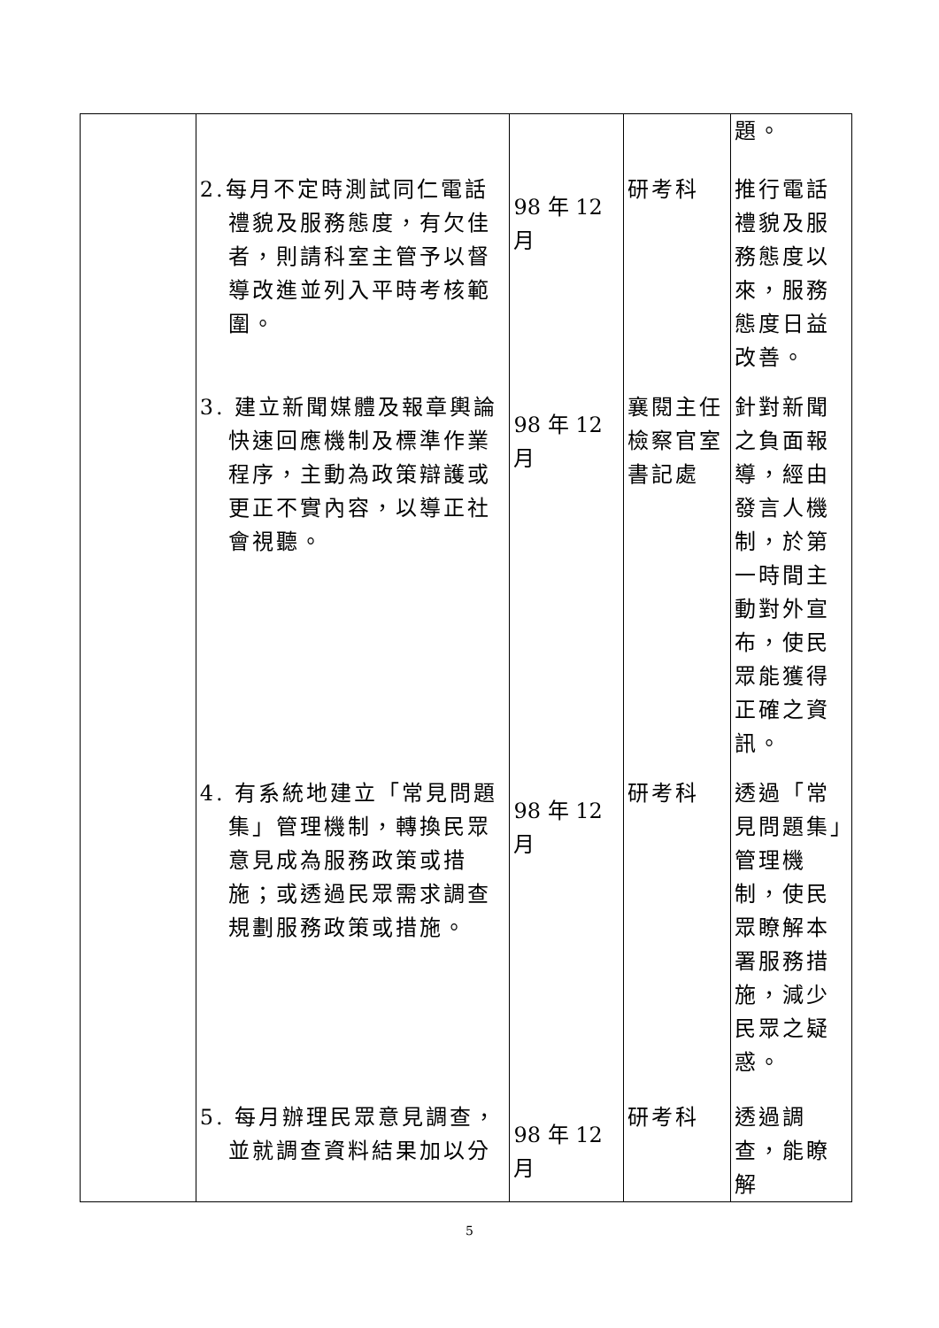| | 2.每月不定時測試同仁電話禮貌及服務態度，有欠佳者，則請科室主管予以督導改進並列入平時考核範圍。 3. 建立新聞媒體及報章輿論快速回應機制及標準作業程序，主動為政策辯護或更正不實內容，以導正社會視聽。 4. 有系統地建立「常見問題集」管理機制，轉換民眾意見成為服務政策或措施；或透過民眾需求調查規劃服務政策或措施。 5. 每月辦理民眾意見調查，並就調查資料結果加以分 | 98 年 12 月 98 年 12 月 98 年 12 月 98 年 12 月 | 研考科 襄閱主任檢察官室書記處 研考科 研考科 | 題。 推行電話禮貌及服務態度以來，服務態度日益改善。 針對新聞之負面報導，經由發言人機制，於第一時間主動對外宣布，使民眾能獲得正確之資訊。 透過「常見問題集」管理機制，使民眾瞭解本署服務措施，減少民眾之疑惑。 透過調查，能瞭解 |
5